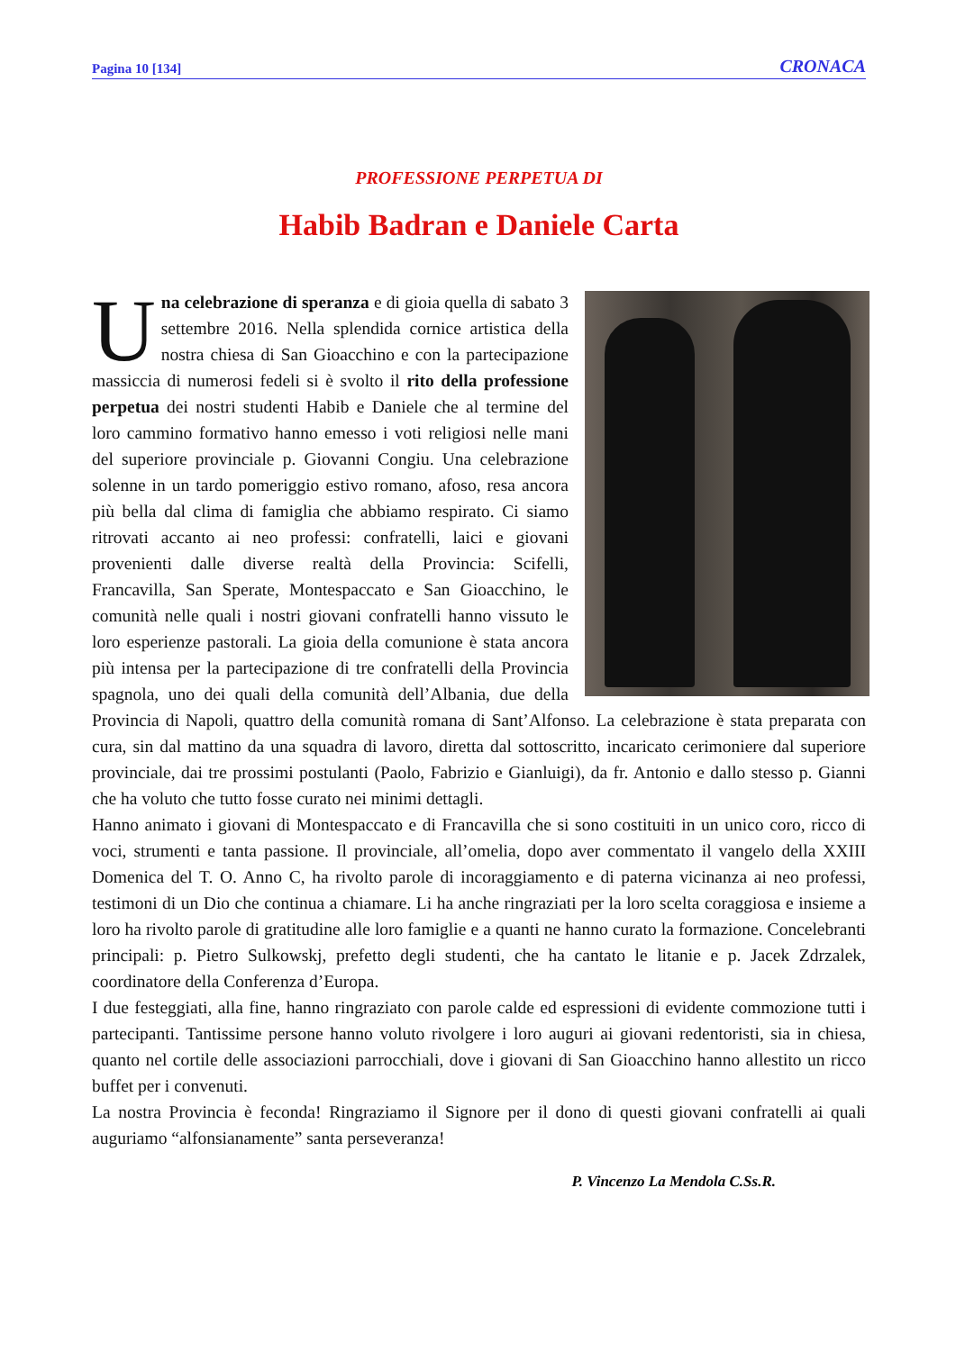Pagina 10 [134] CRONACA
PROFESSIONE PERPETUA DI
Habib Badran e Daniele Carta
Una celebrazione di speranza e di gioia quella di sabato 3 settembre 2016. Nella splendida cornice artistica della nostra chiesa di San Gioacchino e con la partecipazione massiccia di numerosi fedeli si è svolto il rito della professione perpetua dei nostri studenti Habib e Daniele che al termine del loro cammino formativo hanno emesso i voti religiosi nelle mani del superiore provinciale p. Giovanni Congiu. Una celebrazione solenne in un tardo pomeriggio estivo romano, afoso, resa ancora più bella dal clima di famiglia che abbiamo respirato. Ci siamo ritrovati accanto ai neo professi: confratelli, laici e giovani provenienti dalle diverse realtà della Provincia: Scifelli, Francavilla, San Sperate, Montespaccato e San Gioacchino, le comunità nelle quali i nostri giovani confratelli hanno vissuto le loro esperienze pastorali. La gioia della comunione è stata ancora più intensa per la partecipazione di tre confratelli della Provincia spagnola, uno dei quali della comunità dell’Albania, due della Provincia di Napoli, quattro della comunità romana di Sant’Alfonso. La celebrazione è stata preparata con cura, sin dal mattino da una squadra di lavoro, diretta dal sottoscritto, incaricato cerimoniere dal superiore provinciale, dai tre prossimi postulanti (Paolo, Fabrizio e Gianluigi), da fr. Antonio e dallo stesso p. Gianni che ha voluto che tutto fosse curato nei minimi dettagli.
Hanno animato i giovani di Montespaccato e di Francavilla che si sono costituiti in un unico coro, ricco di voci, strumenti e tanta passione. Il provinciale, all’omelia, dopo aver commentato il vangelo della XXIII Domenica del T. O. Anno C, ha rivolto parole di incoraggiamento e di paterna vicinanza ai neo professi, testimoni di un Dio che continua a chiamare. Li ha anche ringraziati per la loro scelta coraggiosa e insieme a loro ha rivolto parole di gratitudine alle loro famiglie e a quanti ne hanno curato la formazione. Concelebranti principali: p. Pietro Sulkowskj, prefetto degli studenti, che ha cantato le litanie e p. Jacek Zdrzalek, coordinatore della Conferenza d’Europa.
I due festeggiati, alla fine, hanno ringraziato con parole calde ed espressioni di evidente commozione tutti i partecipanti. Tantissime persone hanno voluto rivolgere i loro auguri ai giovani redentoristi, sia in chiesa, quanto nel cortile delle associazioni parrocchiali, dove i giovani di San Gioacchino hanno allestito un ricco buffet per i convenuti.
La nostra Provincia è feconda! Ringraziamo il Signore per il dono di questi giovani confratelli ai quali auguriamo “alfonsianamente” santa perseveranza!
P. Vincenzo La Mendola C.Ss.R.